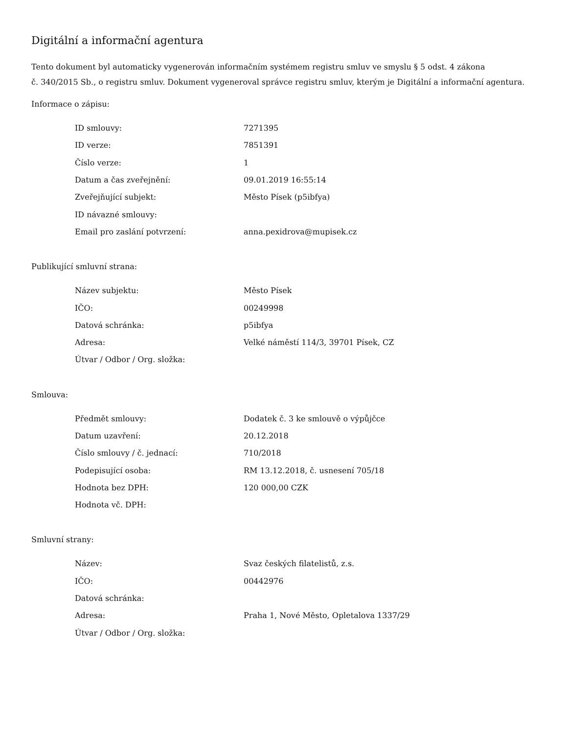Digitální a informační agentura
Tento dokument byl automaticky vygenerován informačním systémem registru smluv ve smyslu § 5 odst. 4 zákona
č. 340/2015 Sb., o registru smluv. Dokument vygeneroval správce registru smluv, kterým je Digitální a informační agentura.
Informace o zápisu:
| ID smlouvy: | 7271395 |
| ID verze: | 7851391 |
| Číslo verze: | 1 |
| Datum a čas zveřejnění: | 09.01.2019 16:55:14 |
| Zveřejňující subjekt: | Město Písek (p5ibfya) |
| ID návazné smlouvy: | |
| Email pro zaslání potvrzení: | anna.pexidrova@mupisek.cz |
Publikující smluvní strana:
| Název subjektu: | Město Písek |
| IČO: | 00249998 |
| Datová schránka: | p5ibfya |
| Adresa: | Velké náměstí 114/3, 39701 Písek, CZ |
| Útvar / Odbor / Org. složka: | |
Smlouva:
| Předmět smlouvy: | Dodatek č. 3 ke smlouvě o výpůjčce |
| Datum uzavření: | 20.12.2018 |
| Číslo smlouvy / č. jednací: | 710/2018 |
| Podepisující osoba: | RM 13.12.2018, č. usnesení 705/18 |
| Hodnota bez DPH: | 120 000,00 CZK |
| Hodnota vč. DPH: | |
Smluvní strany:
| Název: | Svaz českých filatelistů, z.s. |
| IČO: | 00442976 |
| Datová schránka: | |
| Adresa: | Praha 1, Nové Město, Opletalova 1337/29 |
| Útvar / Odbor / Org. složka: | |